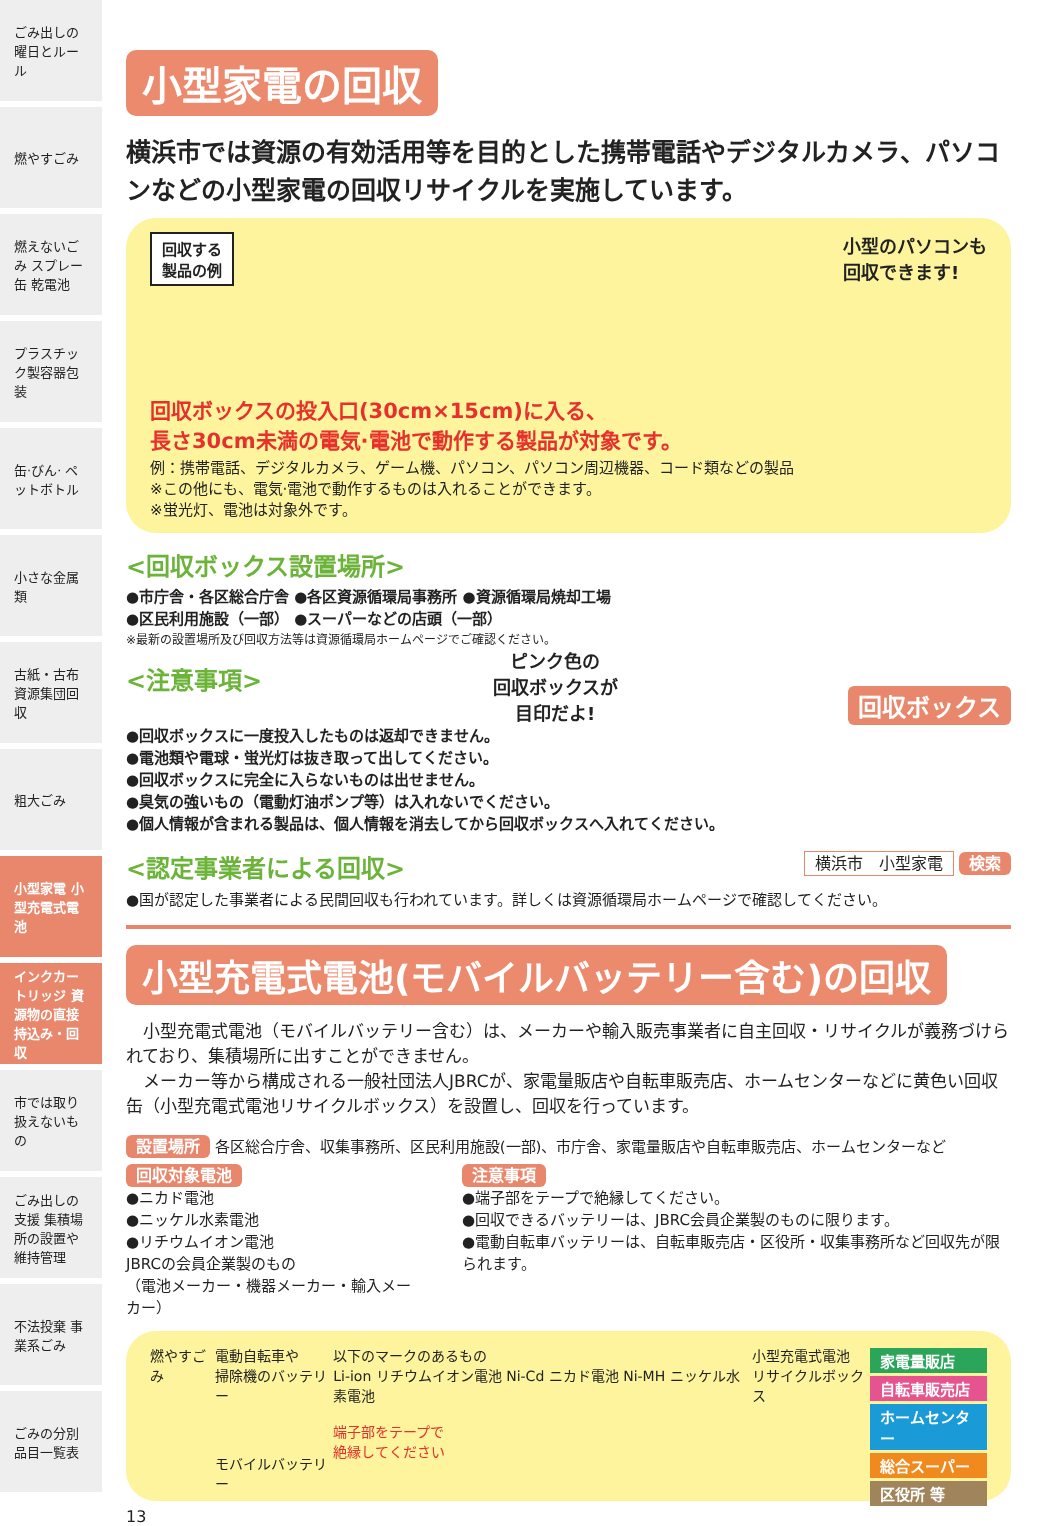ごみ出しの曜日とルール
燃やすごみ
燃えないごみ スプレー缶 乾電池
プラスチック製容器包装
缶·びん· ペットボトル
小さな金属類
古紙・古布 資源集団回収
粗大ごみ
小型家電 小型充電式電池
インクカートリッジ 資源物の直接持込み・回収
市では取り扱えないもの
ごみ出しの支援 集積場所の設置や維持管理
不法投棄 事業系ごみ
ごみの分別品目一覧表
小型家電の回収
横浜市では資源の有効活用等を目的とした携帯電話やデジタルカメラ、パソコンなどの小型家電の回収リサイクルを実施しています。
回収する
製品の例 小型のパソコンも
回収できます!
回収ボックスの投入口(30cm×15cm)に入る、
長さ30cm未満の電気·電池で動作する製品が対象です。
例：携帯電話、デジタルカメラ、ゲーム機、パソコン、パソコン周辺機器、コード類などの製品
※この他にも、電気·電池で動作するものは入れることができます。
※蛍光灯、電池は対象外です。
<回収ボックス設置場所>
●市庁舎・各区総合庁舎 ●各区資源循環局事務所 ●資源循環局焼却工場
●区民利用施設（一部） ●スーパーなどの店頭（一部）
※最新の設置場所及び回収方法等は資源循環局ホームページでご確認ください。
<注意事項>
ピンク色の
回収ボックスが
目印だよ! 回収ボックス
●回収ボックスに一度投入したものは返却できません。
●電池類や電球・蛍光灯は抜き取って出してください。
●回収ボックスに完全に入らないものは出せません。
●臭気の強いもの（電動灯油ポンプ等）は入れないでください。
●個人情報が含まれる製品は、個人情報を消去してから回収ボックスへ入れてください。
<認定事業者による回収>
横浜市　小型家電 検索
●国が認定した事業者による民間回収も行われています。詳しくは資源循環局ホームページで確認してください。
小型充電式電池(モバイルバッテリー含む)の回収
　小型充電式電池（モバイルバッテリー含む）は、メーカーや輸入販売事業者に自主回収・リサイクルが義務づけられており、集積場所に出すことができません。
　メーカー等から構成される一般社団法人JBRCが、家電量販店や自転車販売店、ホームセンターなどに黄色い回収缶（小型充電式電池リサイクルボックス）を設置し、回収を行っています。
設置場所 各区総合庁舎、収集事務所、区民利用施設(一部)、市庁舎、家電量販店や自転車販売店、ホームセンターなど
回収対象電池
●ニカド電池
●ニッケル水素電池
●リチウムイオン電池
JBRCの会員企業製のもの
（電池メーカー・機器メーカー・輸入メーカー）
注意事項
●端子部をテープで絶縁してください。
●回収できるバッテリーは、JBRC会員企業製のものに限ります。
●電動自転車バッテリーは、自転車販売店・区役所・収集事務所など回収先が限られます。
燃やすごみ 電動自転車や
掃除機のバッテリー
モバイルバッテリー
以下のマークのあるもの
Li-ion リチウムイオン電池 Ni-Cd ニカド電池 Ni-MH ニッケル水素電池
端子部をテープで
絶縁してください
小型充電式電池
リサイクルボックス
家電量販店
自転車販売店
ホームセンター
総合スーパー
区役所 等
13